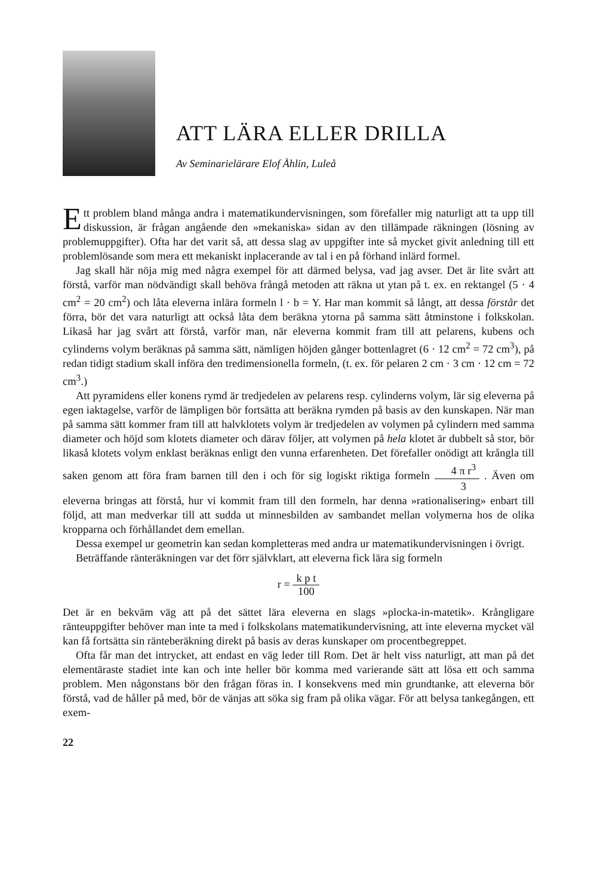ATT LÄRA ELLER DRILLA
Av Seminarielärare Elof Åhlin, Luleå
Ett problem bland många andra i matematikundervisningen, som förefaller mig naturligt att ta upp till diskussion, är frågan angående den »mekaniska» sidan av den tillämpade räkningen (lösning av problemuppgifter). Ofta har det varit så, att dessa slag av uppgifter inte så mycket givit anledning till ett problemlösande som mera ett mekaniskt inplacerande av tal i en på förhand inlärd formel.
Jag skall här nöja mig med några exempel för att därmed belysa, vad jag avser. Det är lite svårt att förstå, varför man nödvändigt skall behöva frångå metoden att räkna ut ytan på t. ex. en rektangel (5 · 4 cm<sup>2</sup> = 20 cm<sup>2</sup>) och låta eleverna inlära formeln l · b = Y. Har man kommit så långt, att dessa förstår det förra, bör det vara naturligt att också låta dem beräkna ytorna på samma sätt åtminstone i folkskolan. Likaså har jag svårt att förstå, varför man, när eleverna kommit fram till att pelarens, kubens och cylinderns volym beräknas på samma sätt, nämligen höjden gånger bottenlagret (6 · 12 cm<sup>2</sup> = 72 cm<sup>3</sup>), på redan tidigt stadium skall införa den tredimensionella formeln, (t. ex. för pelaren 2 cm · 3 cm · 12 cm = 72 cm<sup>3</sup>.)
Att pyramidens eller konens rymd är tredjedelen av pelarens resp. cylinderns volym, lär sig eleverna på egen iaktagelse, varför de lämpligen bör fortsätta att beräkna rymden på basis av den kunskapen. När man på samma sätt kommer fram till att halvklotets volym är tredjedelen av volymen på cylindern med samma diameter och höjd som klotets diameter och därav följer, att volymen på hela klotet är dubbelt så stor, bör likaså klotets volym enklast beräknas enligt den vunna erfarenheten. Det förefaller onödigt att krångla till saken genom att föra fram barnen till den i och för sig logiskt riktiga formeln 4 π r<sup>3</sup> 3 . Även om eleverna bringas att förstå, hur vi kommit fram till den formeln, har denna »rationalisering» enbart till följd, att man medverkar till att sudda ut minnesbilden av sambandet mellan volymerna hos de olika kropparna och förhållandet dem emellan.
Dessa exempel ur geometrin kan sedan kompletteras med andra ur matematikundervisningen i övrigt.
Beträffande ränteräkningen var det förr självklart, att eleverna fick lära sig formeln
r = k p t 100
Det är en bekväm väg att på det sättet lära eleverna en slags »plocka-in-matetik». Krångligare ränteuppgifter behöver man inte ta med i folkskolans matematikundervisning, att inte eleverna mycket väl kan få fortsätta sin ränteberäkning direkt på basis av deras kunskaper om procentbegreppet.
Ofta får man det intrycket, att endast en väg leder till Rom. Det är helt viss naturligt, att man på det elementäraste stadiet inte kan och inte heller bör komma med varierande sätt att lösa ett och samma problem. Men någonstans bör den frågan föras in. I konsekvens med min grundtanke, att eleverna bör förstå, vad de håller på med, bör de vänjas att söka sig fram på olika vägar. För att belysa tankegången, ett exem-
22